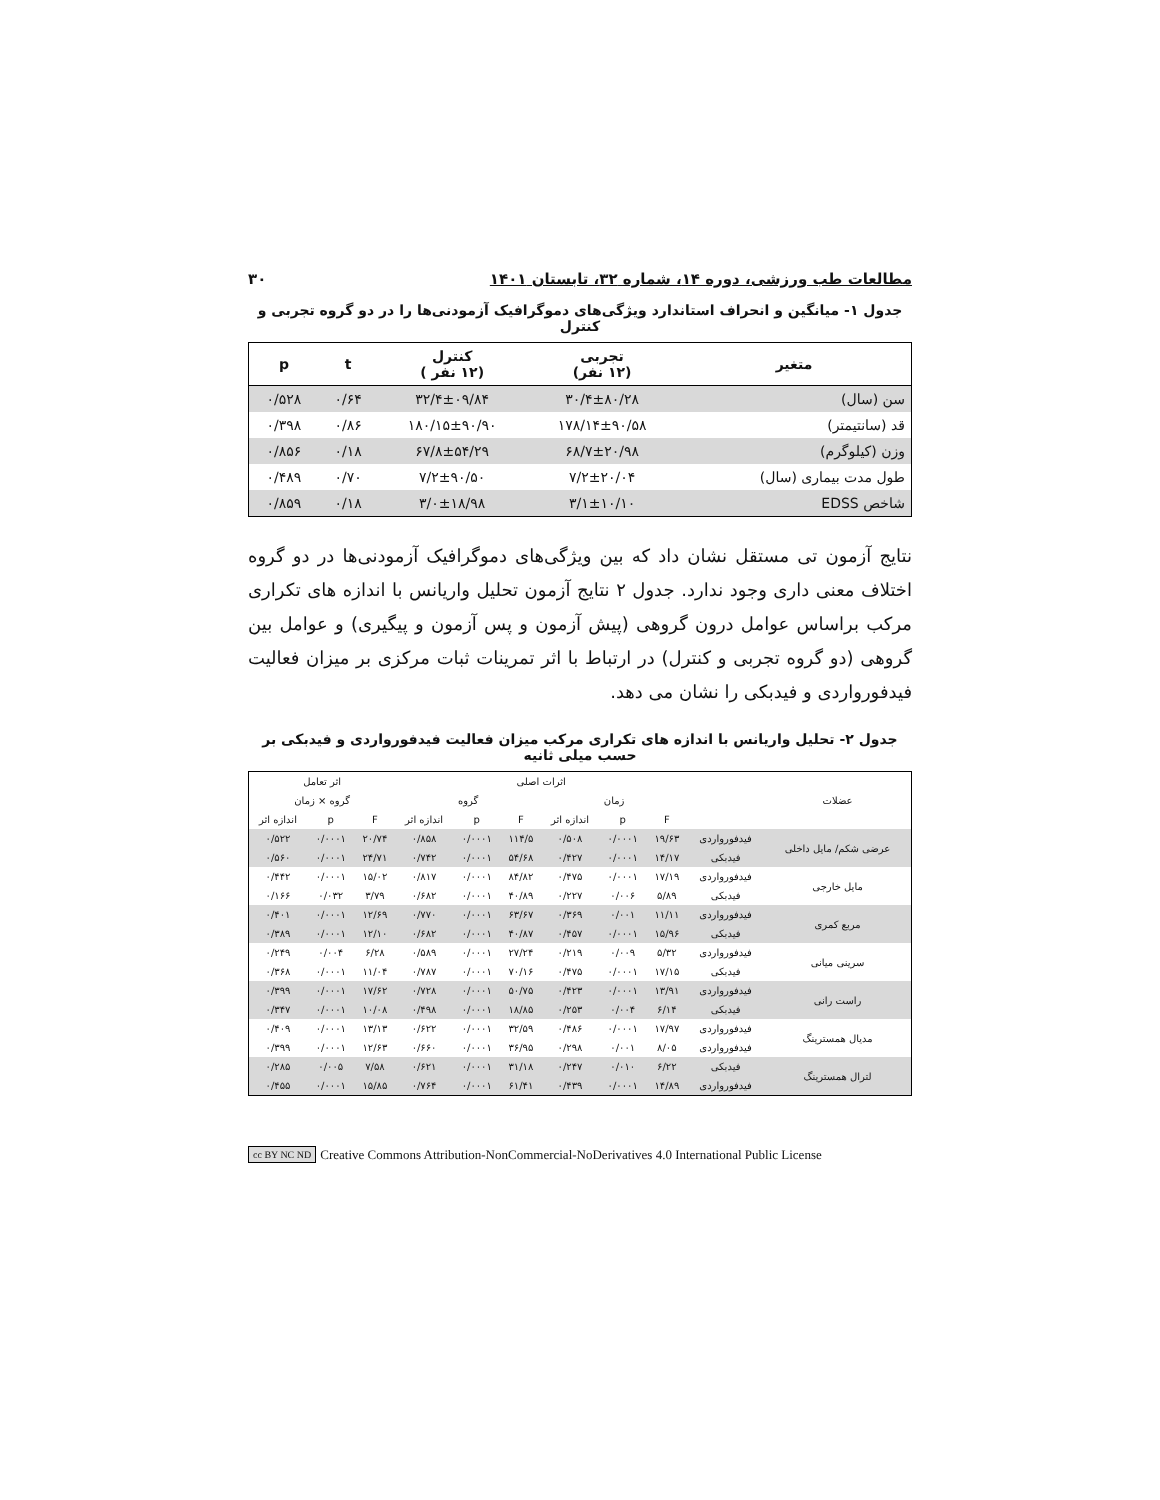مطالعات طب ورزشی، دوره ۱۴، شماره ۳۲، تابستان ۱۴۰۱ ۳۰
جدول ۱- میانگین و انحراف استاندارد ویژگی‌های دموگرافیک آزمودنی‌ها را در دو گروه تجربی و کنترل
| متغیر | تجربی (۱۲ نفر) | کنترل (۱۲ نفر ) | t | p |
| --- | --- | --- | --- | --- |
| سن (سال) | ۳۰/۴±۸۰/۲۸ | ۳۲/۴±۰۹/۸۴ | ۰/۶۴ | ۰/۵۲۸ |
| قد (سانتیمتر) | ۱۷۸/۱۴±۹۰/۵۸ | ۱۸۰/۱۵±۹۰/۹۰ | ۰/۸۶ | ۰/۳۹۸ |
| وزن (کیلوگرم) | ۶۸/۷±۲۰/۹۸ | ۶۷/۸±۵۴/۲۹ | ۰/۱۸ | ۰/۸۵۶ |
| طول مدت بیماری (سال) | ۷/۲±۲۰/۰۴ | ۷/۲±۹۰/۵۰ | ۰/۷۰ | ۰/۴۸۹ |
| شاخص EDSS | ۳/۱±۱۰/۱۰ | ۳/۰±۱۸/۹۸ | ۰/۱۸ | ۰/۸۵۹ |
نتایج آزمون تی مستقل نشان داد که بین ویژگی‌های دموگرافیک آزمودنی‌ها در دو گروه اختلاف معنی داری وجود ندارد. جدول ۲ نتایج آزمون تحلیل واریانس با اندازه های تکراری مرکب براساس عوامل درون گروهی (پیش آزمون و پس آزمون و پیگیری) و عوامل بین گروهی (دو گروه تجربی و کنترل) در ارتباط با اثر تمرینات ثبات مرکزی بر میزان فعالیت فیدفورواردی و فیدبکی را نشان می دهد.
جدول ۲- تحلیل واریانس با اندازه های تکراری مرکب میزان فعالیت فیدفورواردی و فیدبکی بر حسب میلی ثانیه
| عضلات | | اثرات اصلی | | | | | | اثر تعامل | | |
| --- | --- | --- | --- | --- | --- | --- | --- | --- | --- | --- |
| | | زمان | | | گروه | | | گروه × زمان | | |
| | | F | p | اندازه اثر | F | p | اندازه اثر | F | p | اندازه اثر |
| عرضی شکم/ مایل داخلی | فیدفورواردی | ۱۹/۶۳ | ۰/۰۰۰۱ | ۰/۵۰۸ | ۱۱۴/۵ | ۰/۰۰۰۱ | ۰/۸۵۸ | ۲۰/۷۴ | ۰/۰۰۰۱ | ۰/۵۲۲ |
| | فیدبکی | ۱۴/۱۷ | ۰/۰۰۰۱ | ۰/۴۲۷ | ۵۴/۶۸ | ۰/۰۰۰۱ | ۰/۷۴۲ | ۲۴/۷۱ | ۰/۰۰۰۱ | ۰/۵۶۰ |
| مایل خارجی | فیدفورواردی | ۱۷/۱۹ | ۰/۰۰۰۱ | ۰/۴۷۵ | ۸۴/۸۲ | ۰/۰۰۰۱ | ۰/۸۱۷ | ۱۵/۰۲ | ۰/۰۰۰۱ | ۰/۴۴۲ |
| | فیدبکی | ۵/۸۹ | ۰/۰۰۶ | ۰/۲۲۷ | ۴۰/۸۹ | ۰/۰۰۰۱ | ۰/۶۸۲ | ۳/۷۹ | ۰/۰۳۲ | ۰/۱۶۶ |
| مربع کمری | فیدفورواردی | ۱۱/۱۱ | ۰/۰۰۱ | ۰/۳۶۹ | ۶۳/۶۷ | ۰/۰۰۰۱ | ۰/۷۷۰ | ۱۲/۶۹ | ۰/۰۰۰۱ | ۰/۴۰۱ |
| | فیدبکی | ۱۵/۹۶ | ۰/۰۰۰۱ | ۰/۴۵۷ | ۴۰/۸۷ | ۰/۰۰۰۱ | ۰/۶۸۲ | ۱۲/۱۰ | ۰/۰۰۰۱ | ۰/۳۸۹ |
| سرینی میانی | فیدفورواردی | ۵/۳۲ | ۰/۰۰۹ | ۰/۲۱۹ | ۲۷/۲۴ | ۰/۰۰۰۱ | ۰/۵۸۹ | ۶/۲۸ | ۰/۰۰۴ | ۰/۲۴۹ |
| | فیدبکی | ۱۷/۱۵ | ۰/۰۰۰۱ | ۰/۴۷۵ | ۷۰/۱۶ | ۰/۰۰۰۱ | ۰/۷۸۷ | ۱۱/۰۴ | ۰/۰۰۰۱ | ۰/۳۶۸ |
| راست رانی | فیدفورواردی | ۱۳/۹۱ | ۰/۰۰۰۱ | ۰/۴۲۳ | ۵۰/۷۵ | ۰/۰۰۰۱ | ۰/۷۲۸ | ۱۷/۶۲ | ۰/۰۰۰۱ | ۰/۳۹۹ |
| | فیدبکی | ۶/۱۴ | ۰/۰۰۴ | ۰/۲۵۳ | ۱۸/۸۵ | ۰/۰۰۰۱ | ۰/۴۹۸ | ۱۰/۰۸ | ۰/۰۰۰۱ | ۰/۳۴۷ |
| مدیال همسترینگ | فیدفورواردی | ۱۷/۹۷ | ۰/۰۰۰۱ | ۰/۴۸۶ | ۳۲/۵۹ | ۰/۰۰۰۱ | ۰/۶۲۲ | ۱۳/۱۳ | ۰/۰۰۰۱ | ۰/۴۰۹ |
| | فیدفورواردی | ۸/۰۵ | ۰/۰۰۱ | ۰/۲۹۸ | ۳۶/۹۵ | ۰/۰۰۰۱ | ۰/۶۶۰ | ۱۲/۶۳ | ۰/۰۰۰۱ | ۰/۳۹۹ |
| لترال همسترینگ | فیدبکی | ۶/۲۲ | ۰/۰۱۰ | ۰/۲۴۷ | ۳۱/۱۸ | ۰/۰۰۰۱ | ۰/۶۲۱ | ۷/۵۸ | ۰/۰۰۵ | ۰/۲۸۵ |
| | فیدفورواردی | ۱۴/۸۹ | ۰/۰۰۰۱ | ۰/۴۳۹ | ۶۱/۴۱ | ۰/۰۰۰۱ | ۰/۷۶۴ | ۱۵/۸۵ | ۰/۰۰۰۱ | ۰/۴۵۵ |
cc BY NC ND Creative Commons Attribution-NonCommercial-NoDerivatives 4.0 International Public License